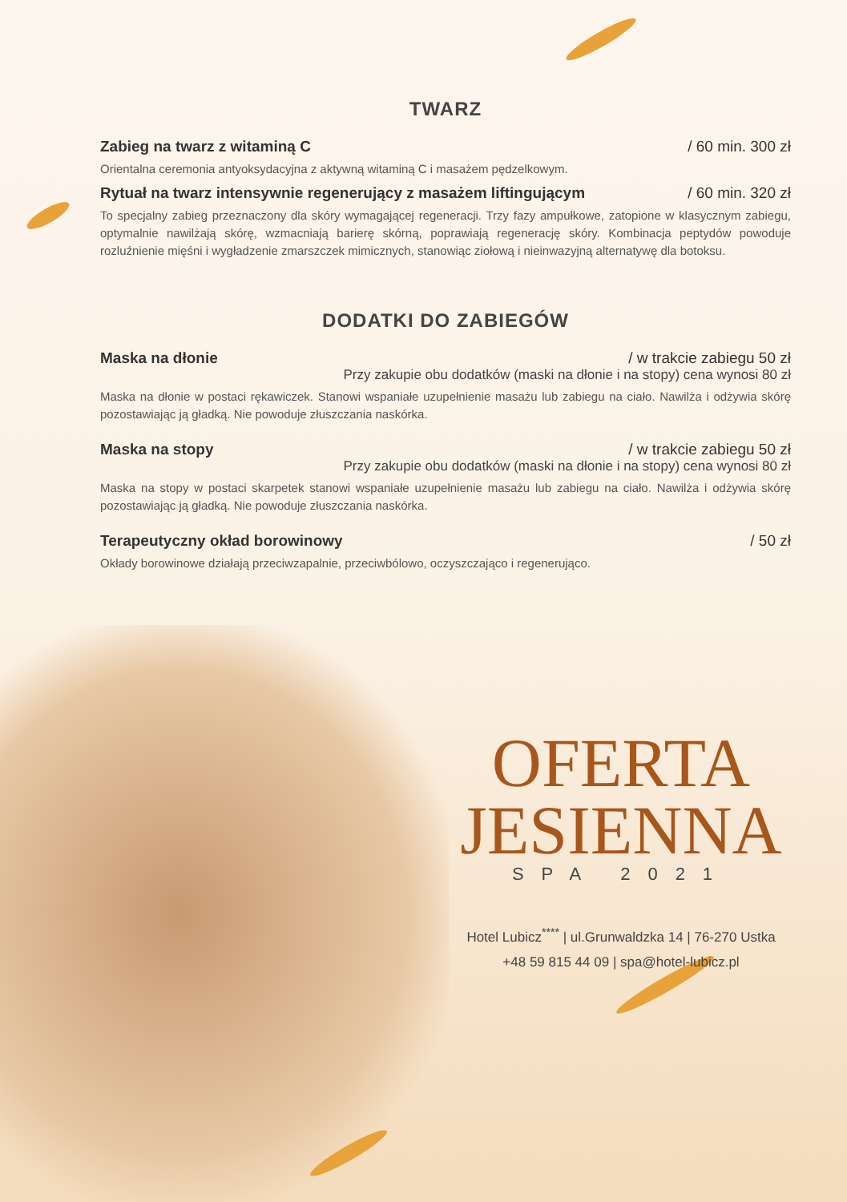TWARZ
Zabieg na twarz z witaminą C / 60 min. 300 zł
Orientalna ceremonia antyoksydacyjna z aktywną witaminą C i masażem pędzelkowym.
Rytuał na twarz intensywnie regenerujący z masażem liftingującym / 60 min. 320 zł
To specjalny zabieg przeznaczony dla skóry wymagającej regeneracji. Trzy fazy ampułkowe, zatopione w klasycznym zabiegu, optymalnie nawilżają skórę, wzmacniają barierę skórną, poprawiają regenerację skóry. Kombinacja peptydów powoduje rozluźnienie mięśni i wygładzenie zmarszczek mimicznych, stanowiąc ziołową i nieinwazyjną alternatywę dla botoksu.
DODATKI DO ZABIEGÓW
Maska na dłonie / w trakcie zabiegu 50 zł
Przy zakupie obu dodatków (maski na dłonie i na stopy) cena wynosi 80 zł
Maska na dłonie w postaci rękawiczek. Stanowi wspaniałe uzupełnienie masażu lub zabiegu na ciało. Nawilża i odżywia skórę pozostawiając ją gładką. Nie powoduje złuszczania naskórka.
Maska na stopy / w trakcie zabiegu 50 zł
Przy zakupie obu dodatków (maski na dłonie i na stopy) cena wynosi 80 zł
Maska na stopy w postaci skarpetek stanowi wspaniałe uzupełnienie masażu lub zabiegu na ciało. Nawilża i odżywia skórę pozostawiając ją gładką. Nie powoduje złuszczania naskórka.
Terapeutyczny okład borowinowy / 50 zł
Okłady borowinowe działają przeciwzapalnie, przeciwbólowo, oczyszczająco i regenerująco.
OFERTA
JESIENNA
SPA 2021
Hotel Lubicz<sup>****</sup> | ul.Grunwaldzka 14 | 76-270 Ustka
+48 59 815 44 09 | spa@hotel-lubicz.pl